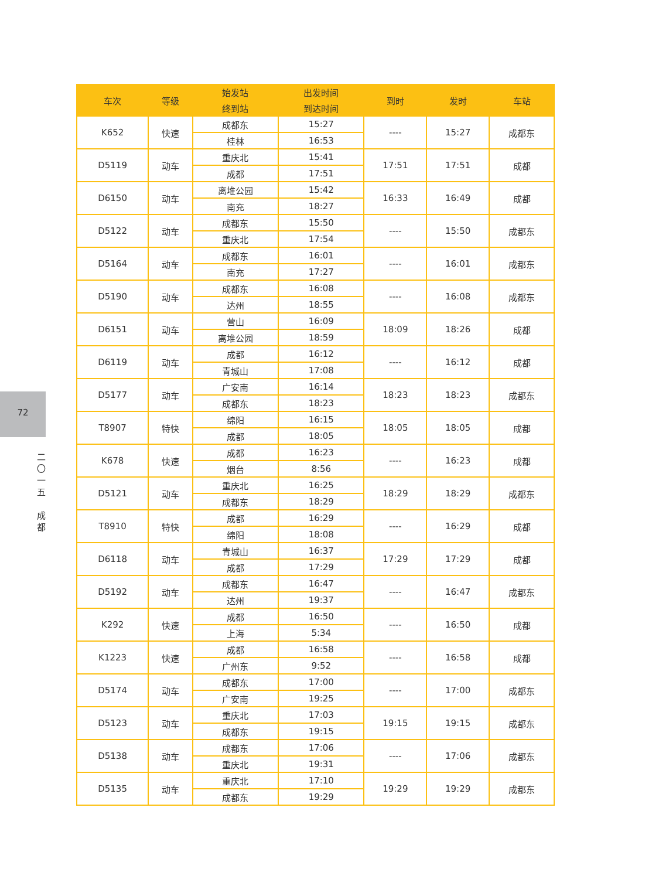72
二
〇
一
五
成
都
| 车次 | 等级 | 始发站 | 出发时间 | 到时 | 发时 | 车站 |
| --- | --- | --- | --- | --- | --- | --- |
| | | 终到站 | 到达时间 | | | |
| K652 | 快速 | 成都东 | 15:27 | ---- | 15:27 | 成都东 |
| | | 桂林 | 16:53 | | | |
| D5119 | 动车 | 重庆北 | 15:41 | 17:51 | 17:51 | 成都 |
| | | 成都 | 17:51 | | | |
| D6150 | 动车 | 离堆公园 | 15:42 | 16:33 | 16:49 | 成都 |
| | | 南充 | 18:27 | | | |
| D5122 | 动车 | 成都东 | 15:50 | ---- | 15:50 | 成都东 |
| | | 重庆北 | 17:54 | | | |
| D5164 | 动车 | 成都东 | 16:01 | ---- | 16:01 | 成都东 |
| | | 南充 | 17:27 | | | |
| D5190 | 动车 | 成都东 | 16:08 | ---- | 16:08 | 成都东 |
| | | 达州 | 18:55 | | | |
| D6151 | 动车 | 营山 | 16:09 | 18:09 | 18:26 | 成都 |
| | | 离堆公园 | 18:59 | | | |
| D6119 | 动车 | 成都 | 16:12 | ---- | 16:12 | 成都 |
| | | 青城山 | 17:08 | | | |
| D5177 | 动车 | 广安南 | 16:14 | 18:23 | 18:23 | 成都东 |
| | | 成都东 | 18:23 | | | |
| T8907 | 特快 | 绵阳 | 16:15 | 18:05 | 18:05 | 成都 |
| | | 成都 | 18:05 | | | |
| K678 | 快速 | 成都 | 16:23 | ---- | 16:23 | 成都 |
| | | 烟台 | 8:56 | | | |
| D5121 | 动车 | 重庆北 | 16:25 | 18:29 | 18:29 | 成都东 |
| | | 成都东 | 18:29 | | | |
| T8910 | 特快 | 成都 | 16:29 | ---- | 16:29 | 成都 |
| | | 绵阳 | 18:08 | | | |
| D6118 | 动车 | 青城山 | 16:37 | 17:29 | 17:29 | 成都 |
| | | 成都 | 17:29 | | | |
| D5192 | 动车 | 成都东 | 16:47 | ---- | 16:47 | 成都东 |
| | | 达州 | 19:37 | | | |
| K292 | 快速 | 成都 | 16:50 | ---- | 16:50 | 成都 |
| | | 上海 | 5:34 | | | |
| K1223 | 快速 | 成都 | 16:58 | ---- | 16:58 | 成都 |
| | | 广州东 | 9:52 | | | |
| D5174 | 动车 | 成都东 | 17:00 | ---- | 17:00 | 成都东 |
| | | 广安南 | 19:25 | | | |
| D5123 | 动车 | 重庆北 | 17:03 | 19:15 | 19:15 | 成都东 |
| | | 成都东 | 19:15 | | | |
| D5138 | 动车 | 成都东 | 17:06 | ---- | 17:06 | 成都东 |
| | | 重庆北 | 19:31 | | | |
| D5135 | 动车 | 重庆北 | 17:10 | 19:29 | 19:29 | 成都东 |
| | | 成都东 | 19:29 | | | |